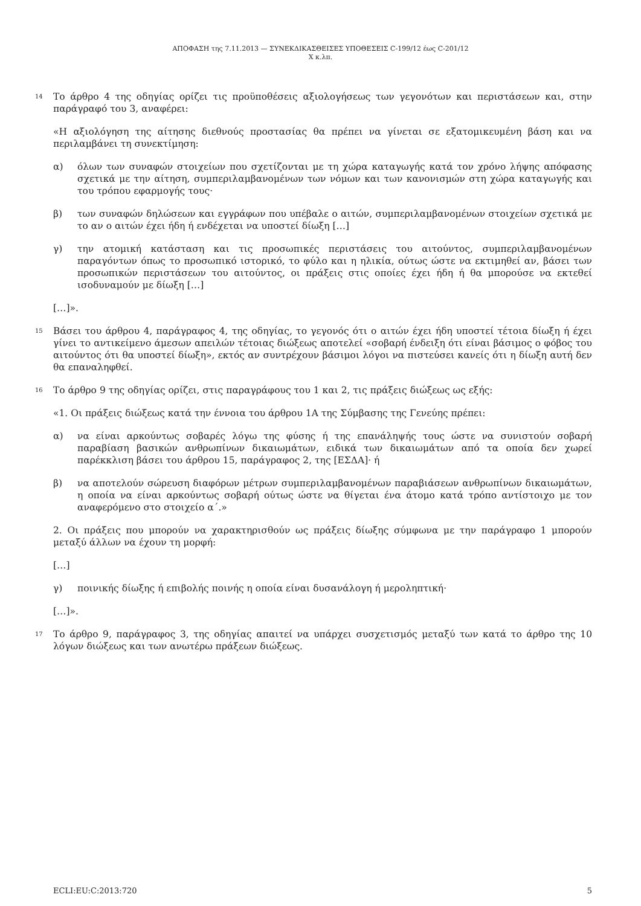ΑΠΟΦΑΣΗ της 7.11.2013 — ΣΥΝΕΚΔΙΚΑΣΘΕΙΣΕΣ ΥΠΟΘΕΣΕΙΣ C-199/12 έως C-201/12
X κ.λπ.
14
Το άρθρο 4 της οδηγίας ορίζει τις προϋποθέσεις αξιολογήσεως των γεγονότων και περιστάσεων και, στην παράγραφό του 3, αναφέρει:
«Η αξιολόγηση της αίτησης διεθνούς προστασίας θα πρέπει να γίνεται σε εξατομικευμένη βάση και να περιλαμβάνει τη συνεκτίμηση:
α) όλων των συναφών στοιχείων που σχετίζονται με τη χώρα καταγωγής κατά τον χρόνο λήψης απόφασης σχετικά με την αίτηση, συμπεριλαμβανομένων των νόμων και των κανονισμών στη χώρα καταγωγής και του τρόπου εφαρμογής τους·
β) των συναφών δηλώσεων και εγγράφων που υπέβαλε ο αιτών, συμπεριλαμβανομένων στοιχείων σχετικά με το αν ο αιτών έχει ήδη ή ενδέχεται να υποστεί δίωξη […]
γ) την ατομική κατάσταση και τις προσωπικές περιστάσεις του αιτούντος, συμπεριλαμβανομένων παραγόντων όπως το προσωπικό ιστορικό, το φύλο και η ηλικία, ούτως ώστε να εκτιμηθεί αν, βάσει των προσωπικών περιστάσεων του αιτούντος, οι πράξεις στις οποίες έχει ήδη ή θα μπορούσε να εκτεθεί ισοδυναμούν με δίωξη […]
[…]».
15
Βάσει του άρθρου 4, παράγραφος 4, της οδηγίας, το γεγονός ότι ο αιτών έχει ήδη υποστεί τέτοια δίωξη ή έχει γίνει το αντικείμενο άμεσων απειλών τέτοιας διώξεως αποτελεί «σοβαρή ένδειξη ότι είναι βάσιμος ο φόβος του αιτούντος ότι θα υποστεί δίωξη», εκτός αν συντρέχουν βάσιμοι λόγοι να πιστεύσει κανείς ότι η δίωξη αυτή δεν θα επαναληφθεί.
16
Το άρθρο 9 της οδηγίας ορίζει, στις παραγράφους του 1 και 2, τις πράξεις διώξεως ως εξής:
«1. Οι πράξεις διώξεως κατά την έννοια του άρθρου 1Α της Σύμβασης της Γενεύης πρέπει:
α) να είναι αρκούντως σοβαρές λόγω της φύσης ή της επανάληψής τους ώστε να συνιστούν σοβαρή παραβίαση βασικών ανθρωπίνων δικαιωμάτων, ειδικά των δικαιωμάτων από τα οποία δεν χωρεί παρέκκλιση βάσει του άρθρου 15, παράγραφος 2, της [ΕΣΔΑ]· ή
β) να αποτελούν σώρευση διαφόρων μέτρων συμπεριλαμβανομένων παραβιάσεων ανθρωπίνων δικαιωμάτων, η οποία να είναι αρκούντως σοβαρή ούτως ώστε να θίγεται ένα άτομο κατά τρόπο αντίστοιχο με τον αναφερόμενο στο στοιχείο α΄.»
2. Οι πράξεις που μπορούν να χαρακτηρισθούν ως πράξεις δίωξης σύμφωνα με την παράγραφο 1 μπορούν μεταξύ άλλων να έχουν τη μορφή:
[…]
γ) ποινικής δίωξης ή επιβολής ποινής η οποία είναι δυσανάλογη ή μεροληπτική·
[…]».
17
Το άρθρο 9, παράγραφος 3, της οδηγίας απαιτεί να υπάρχει συσχετισμός μεταξύ των κατά το άρθρο της 10 λόγων διώξεως και των ανωτέρω πράξεων διώξεως.
ECLI:EU:C:2013:720 5